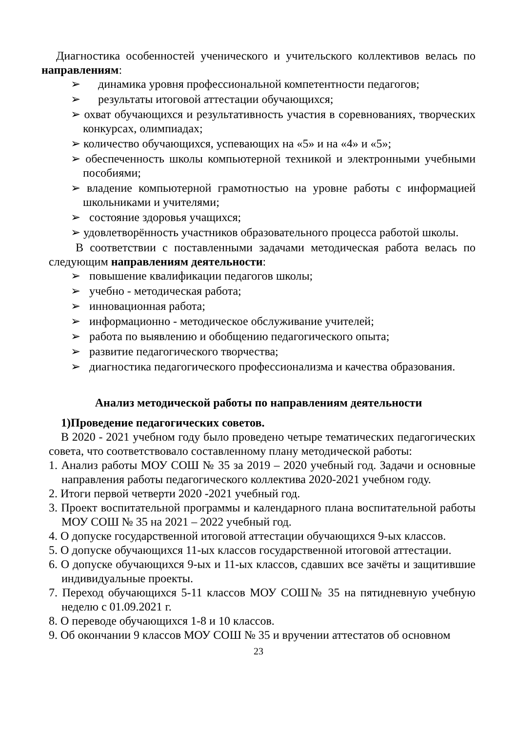Диагностика особенностей ученического и учительского коллективов велась по направлениям:
➢ динамика уровня профессиональной компетентности педагогов;
➢ результаты итоговой аттестации обучающихся;
➢ охват обучающихся и результативность участия в соревнованиях, творческих конкурсах, олимпиадах;
➢ количество обучающихся, успевающих на «5» и на «4» и «5»;
➢ обеспеченность школы компьютерной техникой и электронными учебными пособиями;
➢ владение компьютерной грамотностью на уровне работы с информацией школьниками и учителями;
➢ состояние здоровья учащихся;
➢ удовлетворённость участников образовательного процесса работой школы.
В соответствии с поставленными задачами методическая работа велась по следующим направлениям деятельности:
➢ повышение квалификации педагогов школы;
➢ учебно - методическая работа;
➢ инновационная работа;
➢ информационно - методическое обслуживание учителей;
➢ работа по выявлению и обобщению педагогического опыта;
➢ развитие педагогического творчества;
➢ диагностика педагогического профессионализма и качества образования.
Анализ методической работы по направлениям деятельности
1)Проведение педагогических советов.
В 2020 - 2021 учебном году было проведено четыре тематических педагогических совета, что соответствовало составленному плану методической работы:
1. Анализ работы МОУ СОШ № 35 за 2019 – 2020 учебный год. Задачи и основные направления работы педагогического коллектива 2020-2021 учебном году.
2. Итоги первой четверти 2020 -2021 учебный год.
3. Проект воспитательной программы и календарного плана воспитательной работы МОУ СОШ № 35 на 2021 – 2022 учебный год.
4. О допуске государственной итоговой аттестации обучающихся 9-ых классов.
5. О допуске обучающихся 11-ых классов государственной итоговой аттестации.
6. О допуске обучающихся 9-ых и 11-ых классов, сдавших все зачёты и защитившие индивидуальные проекты.
7. Переход обучающихся 5-11 классов МОУ СОШ№ 35 на пятидневную учебную неделю с 01.09.2021 г.
8. О переводе обучающихся 1-8 и 10 классов.
9. Об окончании 9 классов МОУ СОШ № 35 и вручении аттестатов об основном
23